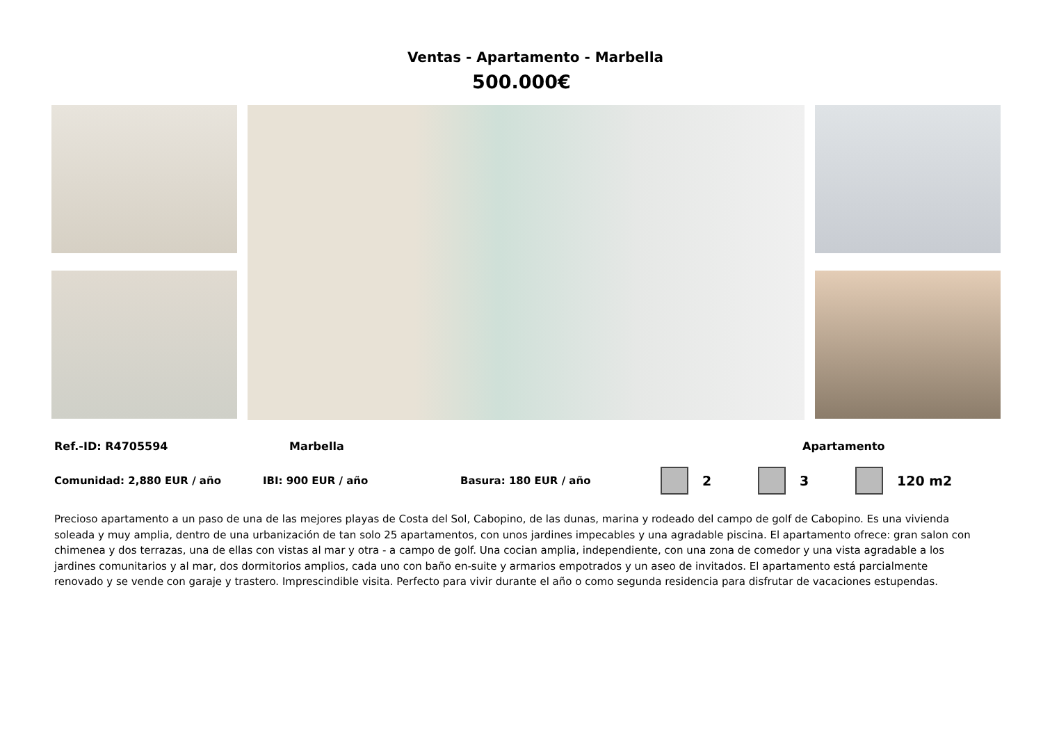Ventas - Apartamento - Marbella
500.000€
Ref.-ID: R4705594 Marbella Apartamento
Comunidad: 2,880 EUR / año IBI: 900 EUR / año Basura: 180 EUR / año 2 3 120 m2
Precioso apartamento a un paso de una de las mejores playas de Costa del Sol, Cabopino, de las dunas, marina y rodeado del campo de golf de Cabopino. Es una vivienda soleada y muy amplia, dentro de una urbanización de tan solo 25 apartamentos, con unos jardines impecables y una agradable piscina. El apartamento ofrece: gran salon con chimenea y dos terrazas, una de ellas con vistas al mar y otra - a campo de golf. Una cocian amplia, independiente, con una zona de comedor y una vista agradable a los jardines comunitarios y al mar, dos dormitorios amplios, cada uno con baño en-suite y armarios empotrados y un aseo de invitados. El apartamento está parcialmente renovado y se vende con garaje y trastero. Imprescindible visita. Perfecto para vivir durante el año o como segunda residencia para disfrutar de vacaciones estupendas.